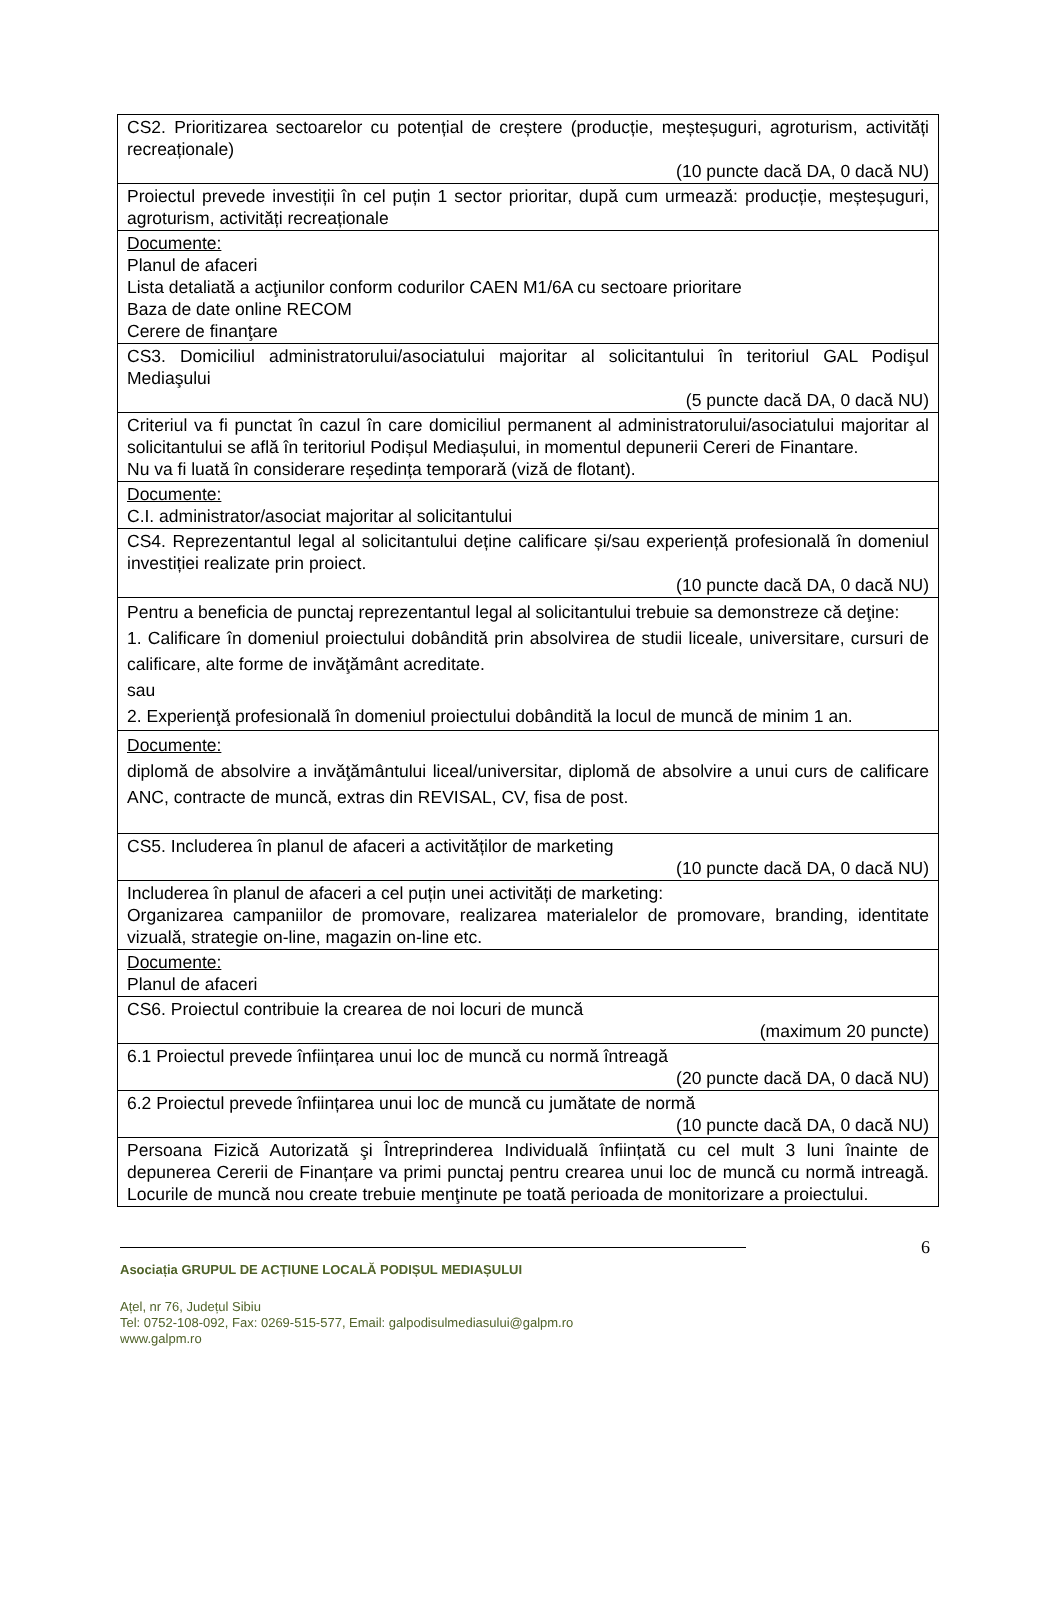| CS2. Prioritizarea sectoarelor cu potențial de creștere (producție, meșteșuguri, agroturism, activități recreaționale) (10 puncte dacă DA, 0 dacă NU) |
| Proiectul prevede investiții în cel puțin 1 sector prioritar, după cum urmează: producție, meșteșuguri, agroturism, activități recreaționale |
| Documente: Planul de afaceri Lista detaliată a acţiunilor conform codurilor CAEN M1/6A cu sectoare prioritare Baza de date online RECOM Cerere de finanţare |
| CS3. Domiciliul administratorului/asociatului majoritar al solicitantului în teritoriul GAL Podişul Mediaşului (5 puncte dacă DA, 0 dacă NU) |
| Criteriul va fi punctat în cazul în care domiciliul permanent al administratorului/asociatului majoritar al solicitantului se află în teritoriul Podișul Mediașului, in momentul depunerii Cereri de Finantare. Nu va fi luată în considerare reședința temporară (viză de flotant). |
| Documente: C.I. administrator/asociat majoritar al solicitantului |
| CS4. Reprezentantul legal al solicitantului deține calificare și/sau experiență profesională în domeniul investiției realizate prin proiect. (10 puncte dacă DA, 0 dacă NU) |
| Pentru a beneficia de punctaj reprezentantul legal al solicitantului trebuie sa demonstreze că deţine: 1. Calificare în domeniul proiectului dobândită prin absolvirea de studii liceale, universitare, cursuri de calificare, alte forme de invăţământ acreditate. sau 2. Experienţă profesională în domeniul proiectului dobândită la locul de muncă de minim 1 an. |
| Documente: diplomă de absolvire a invăţământului liceal/universitar, diplomă de absolvire a unui curs de calificare ANC, contracte de muncă, extras din REVISAL, CV, fisa de post. |
| CS5. Includerea în planul de afaceri a activităților de marketing (10 puncte dacă DA, 0 dacă NU) |
| Includerea în planul de afaceri a cel puțin unei activități de marketing: Organizarea campaniilor de promovare, realizarea materialelor de promovare, branding, identitate vizuală, strategie on-line, magazin on-line etc. |
| Documente: Planul de afaceri |
| CS6. Proiectul contribuie la crearea de noi locuri de muncă (maximum 20 puncte) |
| 6.1 Proiectul prevede înființarea unui loc de muncă cu normă întreagă (20 puncte dacă DA, 0 dacă NU) |
| 6.2 Proiectul prevede înființarea unui loc de muncă cu jumătate de normă (10 puncte dacă DA, 0 dacă NU) |
| Persoana Fizică Autorizată şi Întreprinderea Individuală înființată cu cel mult 3 luni înainte de depunerea Cererii de Finanțare va primi punctaj pentru crearea unui loc de muncă cu normă intreagă. Locurile de muncă nou create trebuie menţinute pe toată perioada de monitorizare a proiectului. |
6
Asociația GRUPUL DE ACȚIUNE LOCALĂ PODIȘUL MEDIAȘULUI
Ațel, nr 76, Județul Sibiu
Tel: 0752-108-092, Fax: 0269-515-577, Email: galpodisulmediasului@galpm.ro
www.galpm.ro